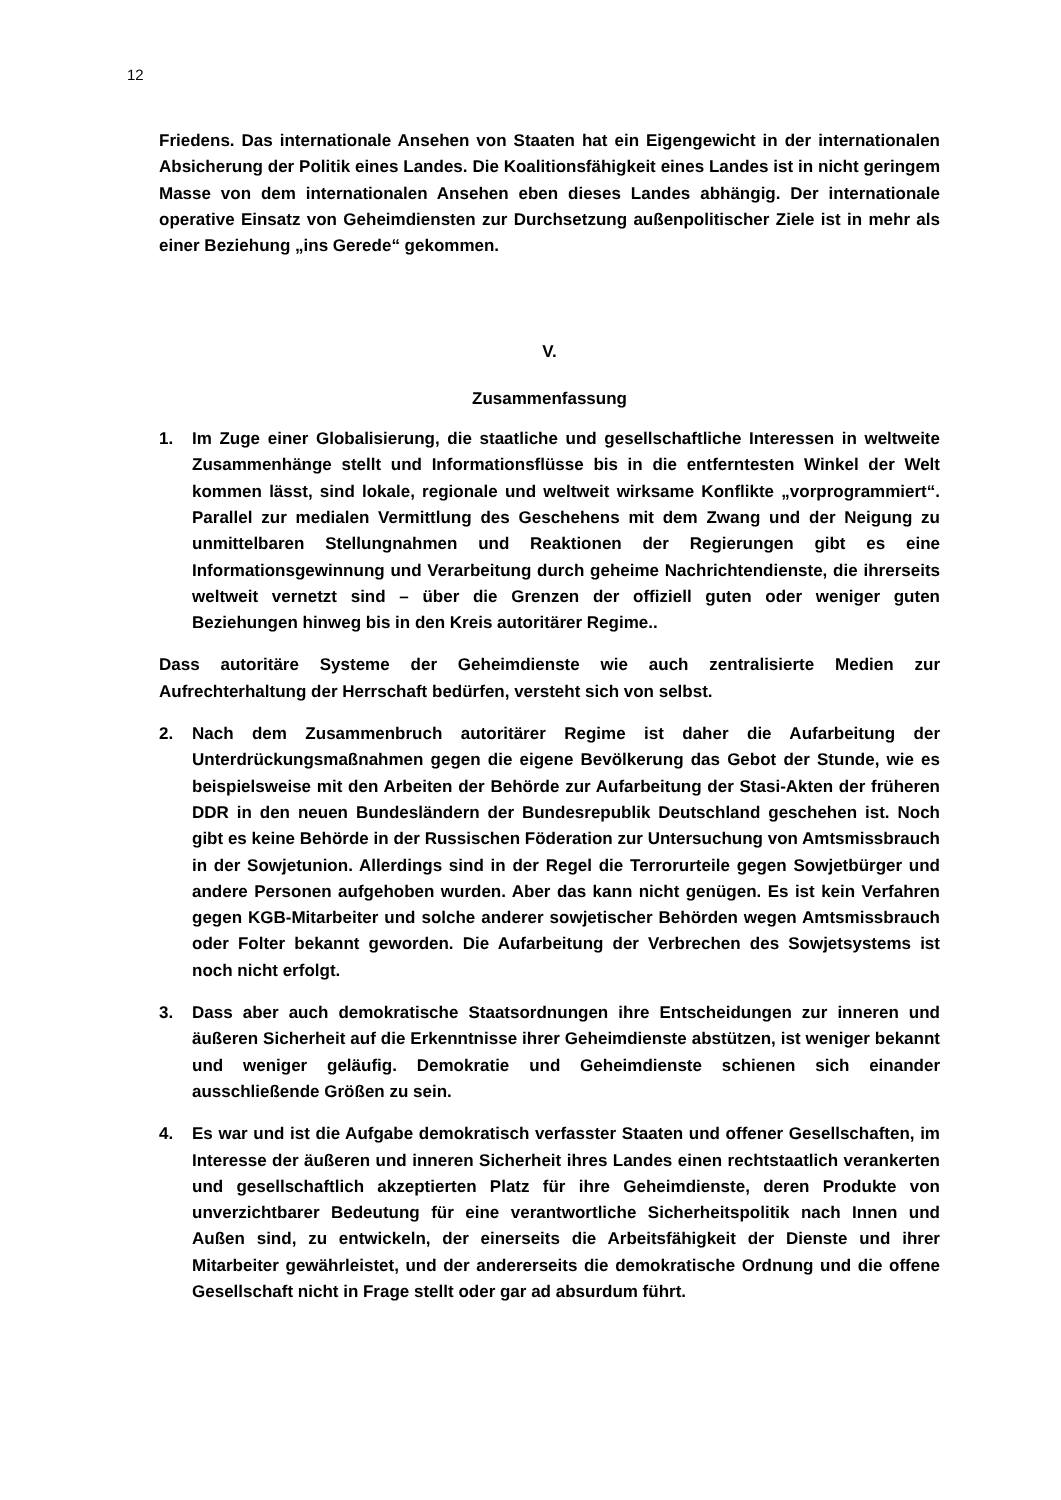12
Friedens. Das internationale Ansehen von Staaten hat ein Eigengewicht in der internationalen Absicherung der Politik eines Landes. Die Koalitionsfähigkeit eines Landes ist in nicht geringem Masse von dem internationalen Ansehen eben dieses Landes abhängig. Der internationale operative Einsatz von Geheimdiensten zur Durchsetzung außenpolitischer Ziele ist in mehr als einer Beziehung „ins Gerede“ gekommen.
V.
Zusammenfassung
1. Im Zuge einer Globalisierung, die staatliche und gesellschaftliche Interessen in weltweite Zusammenhänge stellt und Informationsflüsse bis in die entferntesten Winkel der Welt kommen lässt, sind lokale, regionale und weltweit wirksame Konflikte „vorprogrammiert“. Parallel zur medialen Vermittlung des Geschehens mit dem Zwang und der Neigung zu unmittelbaren Stellungnahmen und Reaktionen der Regierungen gibt es eine Informationsgewinnung und Verarbeitung durch geheime Nachrichtendienste, die ihrerseits weltweit vernetzt sind – über die Grenzen der offiziell guten oder weniger guten Beziehungen hinweg bis in den Kreis autoritärer Regime..
Dass autoritäre Systeme der Geheimdienste wie auch zentralisierte Medien zur Aufrechterhaltung der Herrschaft bedürfen, versteht sich von selbst.
2. Nach dem Zusammenbruch autoritärer Regime ist daher die Aufarbeitung der Unterdrückungsmaßnahmen gegen die eigene Bevölkerung das Gebot der Stunde, wie es beispielsweise mit den Arbeiten der Behörde zur Aufarbeitung der Stasi-Akten der früheren DDR in den neuen Bundesländern der Bundesrepublik Deutschland geschehen ist. Noch gibt es keine Behörde in der Russischen Föderation zur Untersuchung von Amtsmissbrauch in der Sowjetunion. Allerdings sind in der Regel die Terrorurteile gegen Sowjetbürger und andere Personen aufgehoben wurden. Aber das kann nicht genügen. Es ist kein Verfahren gegen KGB-Mitarbeiter und solche anderer sowjetischer Behörden wegen Amtsmissbrauch oder Folter bekannt geworden. Die Aufarbeitung der Verbrechen des Sowjetsystems ist noch nicht erfolgt.
3. Dass aber auch demokratische Staatsordnungen ihre Entscheidungen zur inneren und äußeren Sicherheit auf die Erkenntnisse ihrer Geheimdienste abstützen, ist weniger bekannt und weniger geläufig. Demokratie und Geheimdienste schienen sich einander ausschließende Größen zu sein.
4. Es war und ist die Aufgabe demokratisch verfasster Staaten und offener Gesellschaften, im Interesse der äußeren und inneren Sicherheit ihres Landes einen rechtstaatlich verankerten und gesellschaftlich akzeptierten Platz für ihre Geheimdienste, deren Produkte von unverzichtbarer Bedeutung für eine verantwortliche Sicherheitspolitik nach Innen und Außen sind, zu entwickeln, der einerseits die Arbeitsfähigkeit der Dienste und ihrer Mitarbeiter gewährleistet, und der andererseits die demokratische Ordnung und die offene Gesellschaft nicht in Frage stellt oder gar ad absurdum führt.